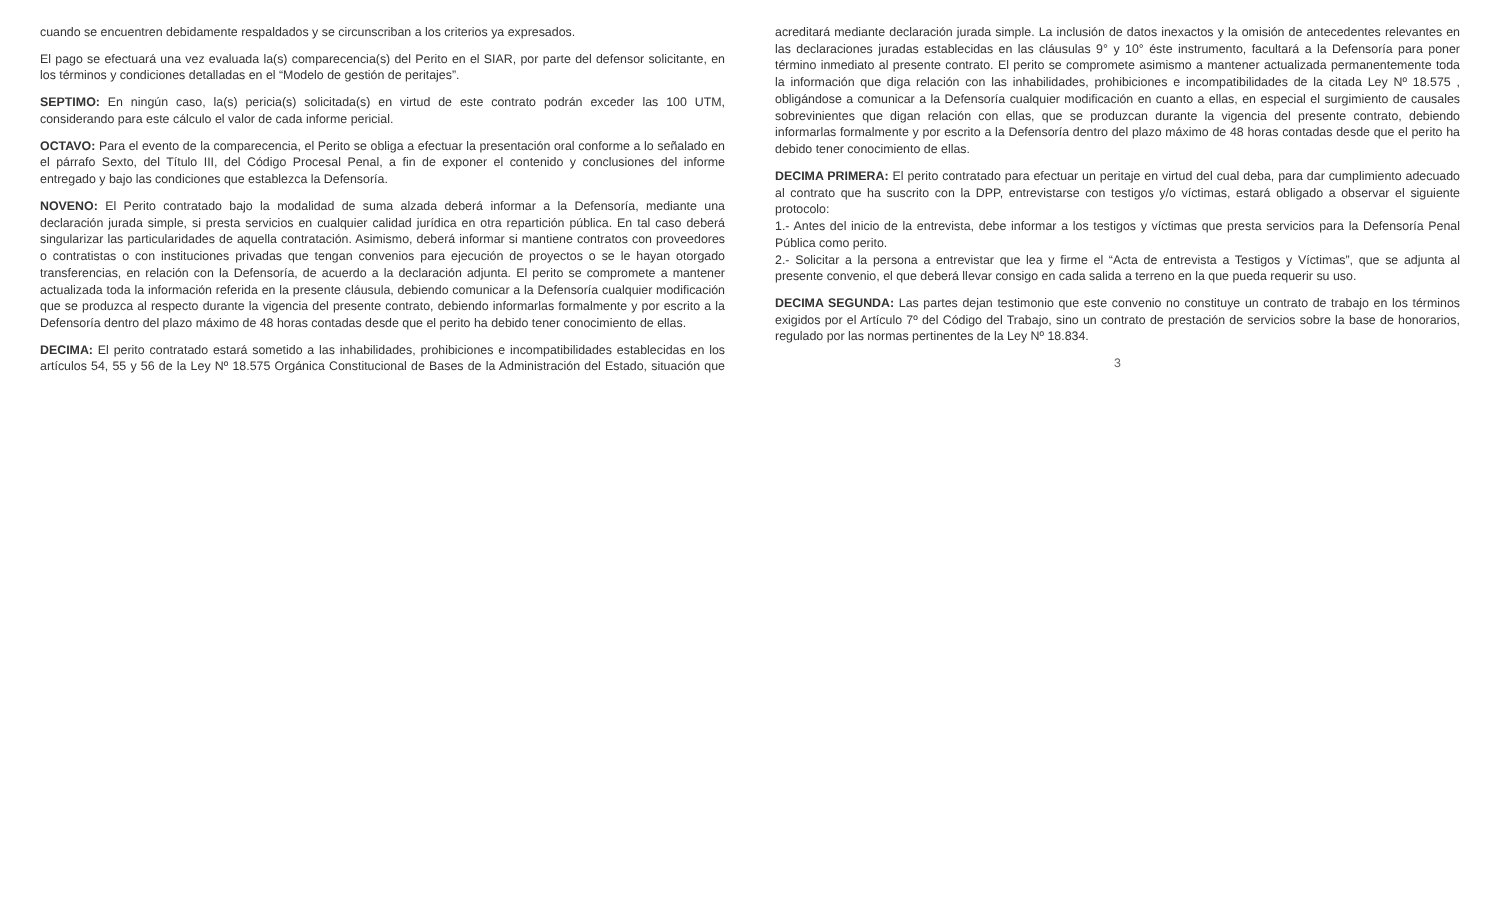cuando se encuentren debidamente respaldados y se circunscriban a los criterios ya expresados.
El pago se efectuará una vez evaluada la(s) comparecencia(s) del Perito en el SIAR, por parte del defensor solicitante, en los términos y condiciones detalladas en el “Modelo de gestión de peritajes”.
SEPTIMO: En ningún caso, la(s) pericia(s) solicitada(s) en virtud de este contrato podrán exceder las 100 UTM, considerando para este cálculo el valor de cada informe pericial.
OCTAVO: Para el evento de la comparecencia, el Perito se obliga a efectuar la presentación oral conforme a lo señalado en el párrafo Sexto, del Título III, del Código Procesal Penal, a fin de exponer el contenido y conclusiones del informe entregado y bajo las condiciones que establezca la Defensoría.
NOVENO: El Perito contratado bajo la modalidad de suma alzada deberá informar a la Defensoría, mediante una declaración jurada simple, si presta servicios en cualquier calidad jurídica en otra repartición pública. En tal caso deberá singularizar las particularidades de aquella contratación. Asimismo, deberá informar si mantiene contratos con proveedores o contratistas o con instituciones privadas que tengan convenios para ejecución de proyectos o se le hayan otorgado transferencias, en relación con la Defensoría, de acuerdo a la declaración adjunta. El perito se compromete a mantener actualizada toda la información referida en la presente cláusula, debiendo comunicar a la Defensoría cualquier modificación que se produzca al respecto durante la vigencia del presente contrato, debiendo informarlas formalmente y por escrito a la Defensoría dentro del plazo máximo de 48 horas contadas desde que el perito ha debido tener conocimiento de ellas.
DECIMA: El perito contratado estará sometido a las inhabilidades, prohibiciones e incompatibilidades establecidas en los artículos 54, 55 y 56 de la Ley Nº 18.575 Orgánica Constitucional de Bases de la Administración del Estado, situación que acreditará mediante declaración jurada simple. La inclusión de datos inexactos y la omisión de antecedentes relevantes en las declaraciones juradas establecidas en las cláusulas 9° y 10° éste instrumento, facultará a la Defensoría para poner término inmediato al presente contrato. El perito se compromete asimismo a mantener actualizada permanentemente toda la información que diga relación con las inhabilidades, prohibiciones e incompatibilidades de la citada Ley Nº 18.575 , obligándose a comunicar a la Defensoría cualquier modificación en cuanto a ellas, en especial el surgimiento de causales sobrevinientes que digan relación con ellas, que se produzcan durante la vigencia del presente contrato, debiendo informarlas formalmente y por escrito a la Defensoría dentro del plazo máximo de 48 horas contadas desde que el perito ha debido tener conocimiento de ellas.
DECIMA PRIMERA: El perito contratado para efectuar un peritaje en virtud del cual deba, para dar cumplimiento adecuado al contrato que ha suscrito con la DPP, entrevistarse con testigos y/o víctimas, estará obligado a observar el siguiente protocolo:
1.- Antes del inicio de la entrevista, debe informar a los testigos y víctimas que presta servicios para la Defensoría Penal Pública como perito.
2.- Solicitar a la persona a entrevistar que lea y firme el “Acta de entrevista a Testigos y Víctimas”, que se adjunta al presente convenio, el que deberá llevar consigo en cada salida a terreno en la que pueda requerir su uso.
DECIMA SEGUNDA: Las partes dejan testimonio que este convenio no constituye un contrato de trabajo en los términos exigidos por el Artículo 7º del Código del Trabajo, sino un contrato de prestación de servicios sobre la base de honorarios, regulado por las normas pertinentes de la Ley Nº 18.834.
3